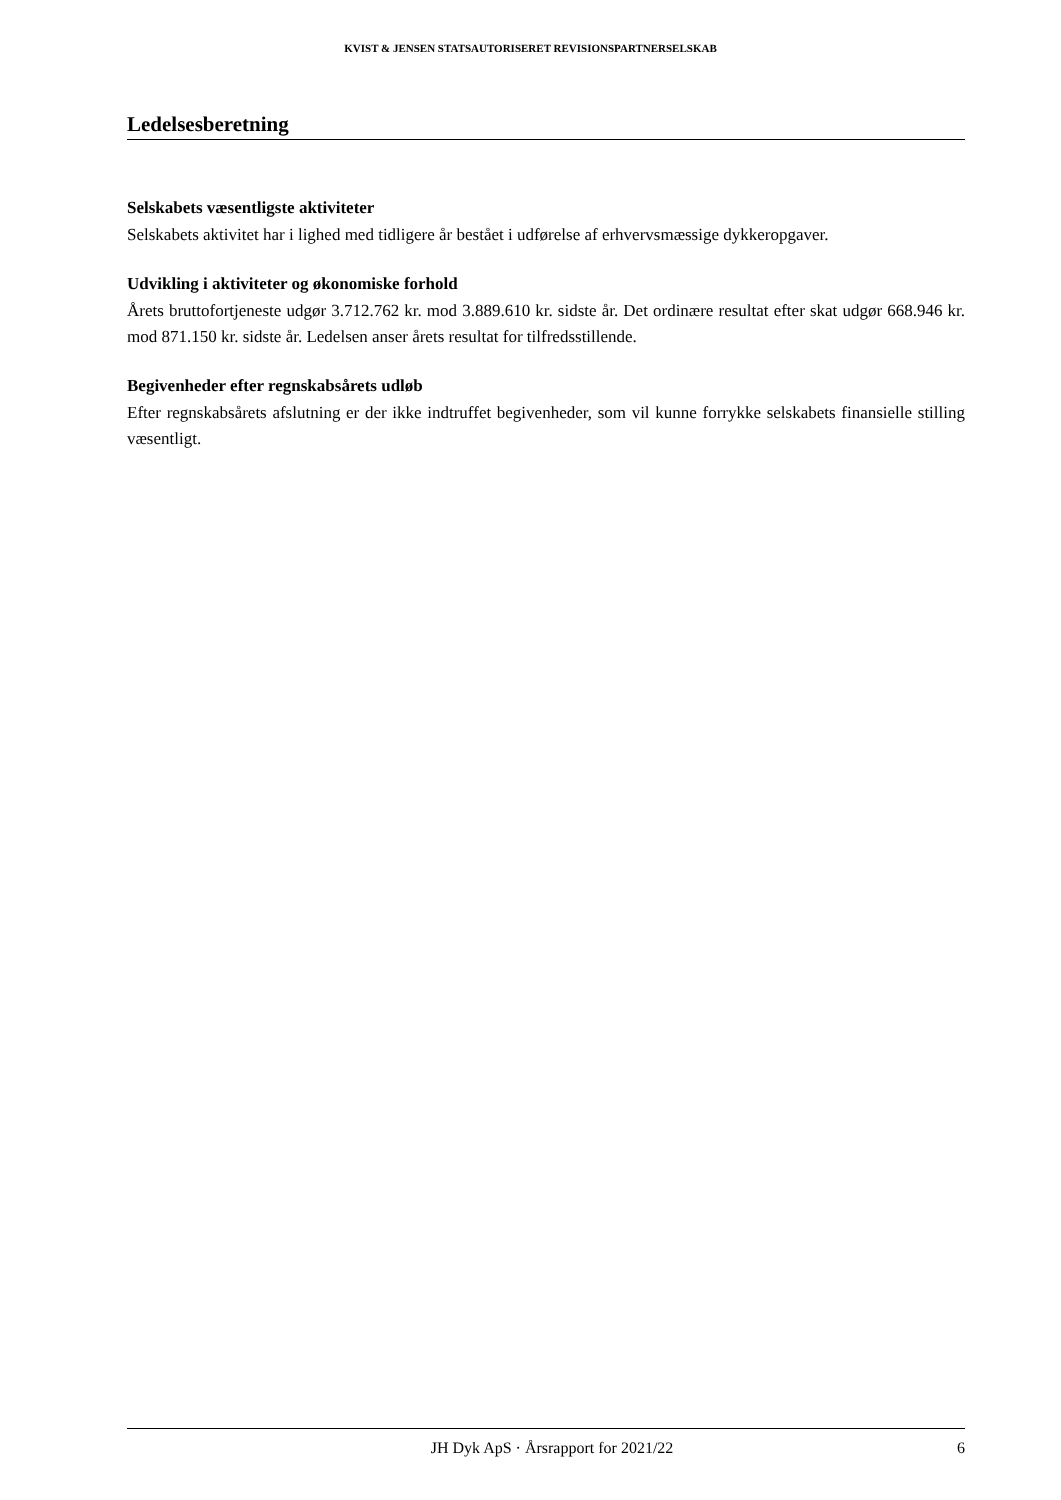KVIST & JENSEN STATSAUTORISERET REVISIONSPARTNERSELSKAB
Ledelsesberetning
Selskabets væsentligste aktiviteter
Selskabets aktivitet har i lighed med tidligere år bestået i udførelse af erhvervsmæssige dykkeropgaver.
Udvikling i aktiviteter og økonomiske forhold
Årets bruttofortjeneste udgør 3.712.762 kr. mod 3.889.610 kr. sidste år. Det ordinære resultat efter skat udgør 668.946 kr. mod 871.150 kr. sidste år. Ledelsen anser årets resultat for tilfredsstillende.
Begivenheder efter regnskabsårets udløb
Efter regnskabsårets afslutning er der ikke indtruffet begivenheder, som vil kunne forrykke selskabets finansielle stilling væsentligt.
JH Dyk ApS · Årsrapport for 2021/22 6